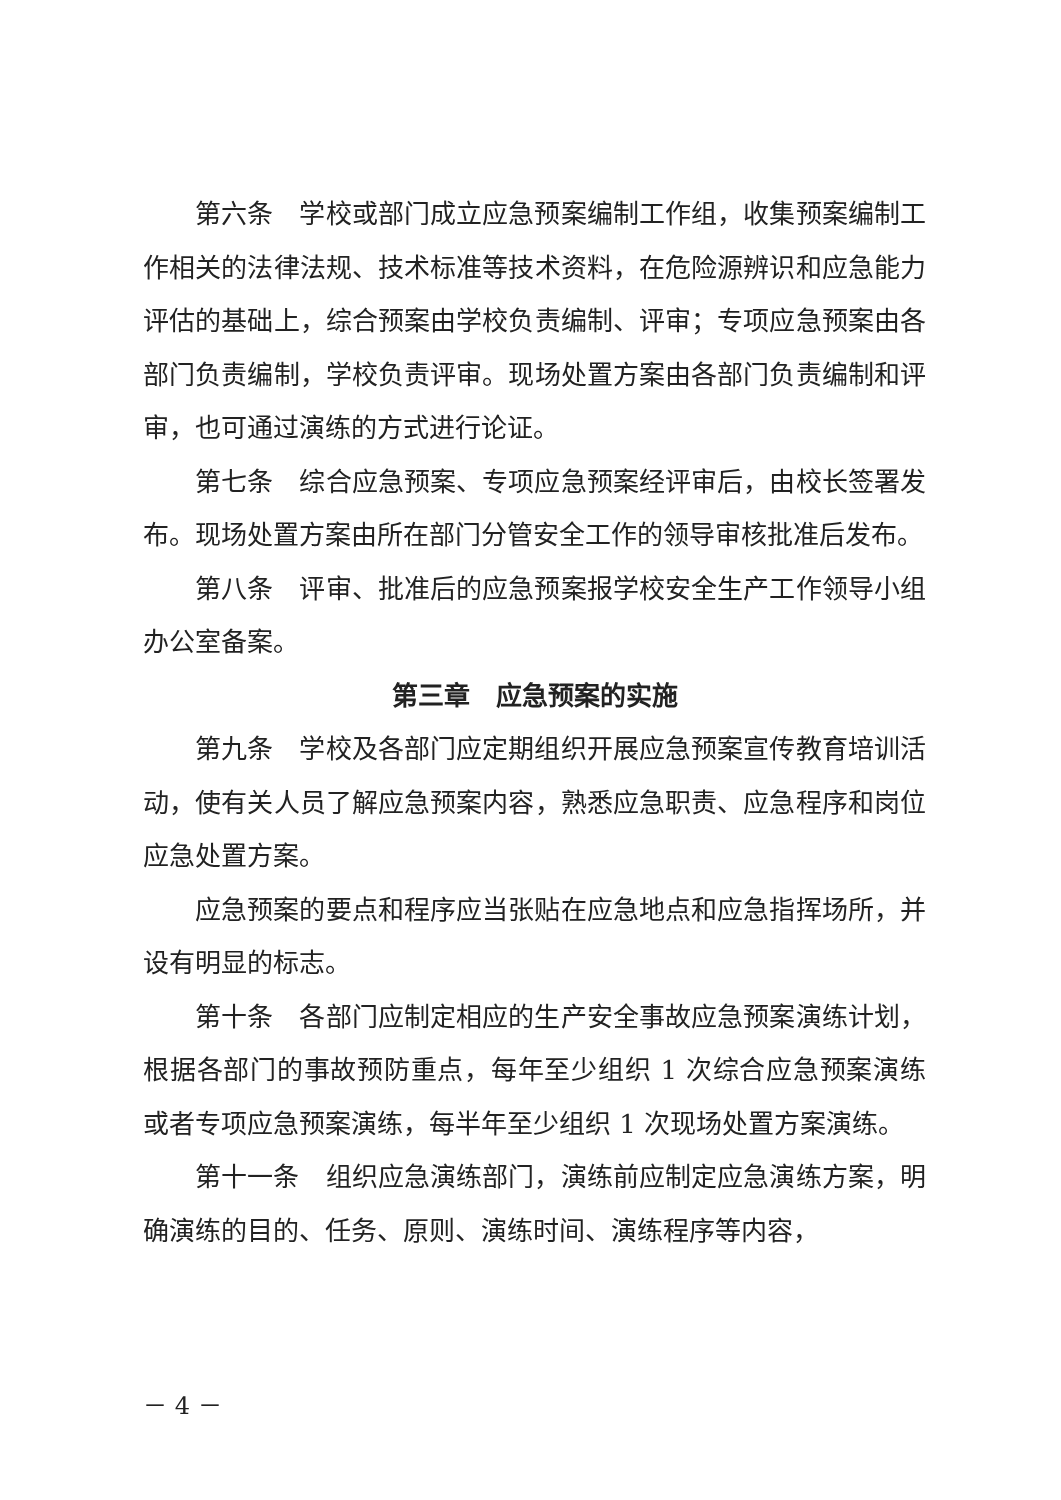第六条　学校或部门成立应急预案编制工作组，收集预案编制工作相关的法律法规、技术标准等技术资料，在危险源辨识和应急能力评估的基础上，综合预案由学校负责编制、评审；专项应急预案由各部门负责编制，学校负责评审。现场处置方案由各部门负责编制和评审，也可通过演练的方式进行论证。
第七条　综合应急预案、专项应急预案经评审后，由校长签署发布。现场处置方案由所在部门分管安全工作的领导审核批准后发布。
第八条　评审、批准后的应急预案报学校安全生产工作领导小组办公室备案。
第三章　应急预案的实施
第九条　学校及各部门应定期组织开展应急预案宣传教育培训活动，使有关人员了解应急预案内容，熟悉应急职责、应急程序和岗位应急处置方案。
应急预案的要点和程序应当张贴在应急地点和应急指挥场所，并设有明显的标志。
第十条　各部门应制定相应的生产安全事故应急预案演练计划，根据各部门的事故预防重点，每年至少组织 1 次综合应急预案演练或者专项应急预案演练，每半年至少组织 1 次现场处置方案演练。
第十一条　组织应急演练部门，演练前应制定应急演练方案，明确演练的目的、任务、原则、演练时间、演练程序等内容，
－ 4 －